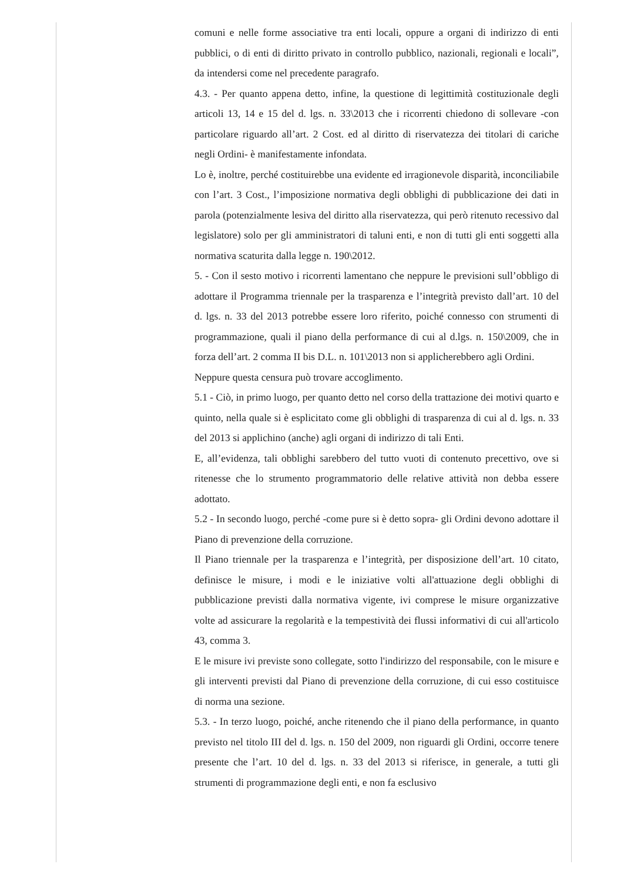comuni e nelle forme associative tra enti locali, oppure a organi di indirizzo di enti pubblici, o di enti di diritto privato in controllo pubblico, nazionali, regionali e locali”, da intendersi come nel precedente paragrafo.
4.3. - Per quanto appena detto, infine, la questione di legittimità costituzionale degli articoli 13, 14 e 15 del d. lgs. n. 33\2013 che i ricorrenti chiedono di sollevare -con particolare riguardo all’art. 2 Cost. ed al diritto di riservatezza dei titolari di cariche negli Ordini- è manifestamente infondata.
Lo è, inoltre, perché costituirebbe una evidente ed irragionevole disparità, inconciliabile con l’art. 3 Cost., l’imposizione normativa degli obblighi di pubblicazione dei dati in parola (potenzialmente lesiva del diritto alla riservatezza, qui però ritenuto recessivo dal legislatore) solo per gli amministratori di taluni enti, e non di tutti gli enti soggetti alla normativa scaturita dalla legge n. 190\2012.
5. - Con il sesto motivo i ricorrenti lamentano che neppure le previsioni sull’obbligo di adottare il Programma triennale per la trasparenza e l’integrità previsto dall’art. 10 del d. lgs. n. 33 del 2013 potrebbe essere loro riferito, poiché connesso con strumenti di programmazione, quali il piano della performance di cui al d.lgs. n. 150\2009, che in forza dell’art. 2 comma II bis D.L. n. 101\2013 non si applicherebbero agli Ordini.
Neppure questa censura può trovare accoglimento.
5.1 - Ciò, in primo luogo, per quanto detto nel corso della trattazione dei motivi quarto e quinto, nella quale si è esplicitato come gli obblighi di trasparenza di cui al d. lgs. n. 33 del 2013 si applichino (anche) agli organi di indirizzo di tali Enti.
E, all’evidenza, tali obblighi sarebbero del tutto vuoti di contenuto precettivo, ove si ritenesse che lo strumento programmatorio delle relative attività non debba essere adottato.
5.2 - In secondo luogo, perché -come pure si è detto sopra- gli Ordini devono adottare il Piano di prevenzione della corruzione.
Il Piano triennale per la trasparenza e l’integrità, per disposizione dell’art. 10 citato, definisce le misure, i modi e le iniziative volti all'attuazione degli obblighi di pubblicazione previsti dalla normativa vigente, ivi comprese le misure organizzative volte ad assicurare la regolarità e la tempestività dei flussi informativi di cui all'articolo 43, comma 3.
E le misure ivi previste sono collegate, sotto l'indirizzo del responsabile, con le misure e gli interventi previsti dal Piano di prevenzione della corruzione, di cui esso costituisce di norma una sezione.
5.3. - In terzo luogo, poiché, anche ritenendo che il piano della performance, in quanto previsto nel titolo III del d. lgs. n. 150 del 2009, non riguardi gli Ordini, occorre tenere presente che l’art. 10 del d. lgs. n. 33 del 2013 si riferisce, in generale, a tutti gli strumenti di programmazione degli enti, e non fa esclusivo